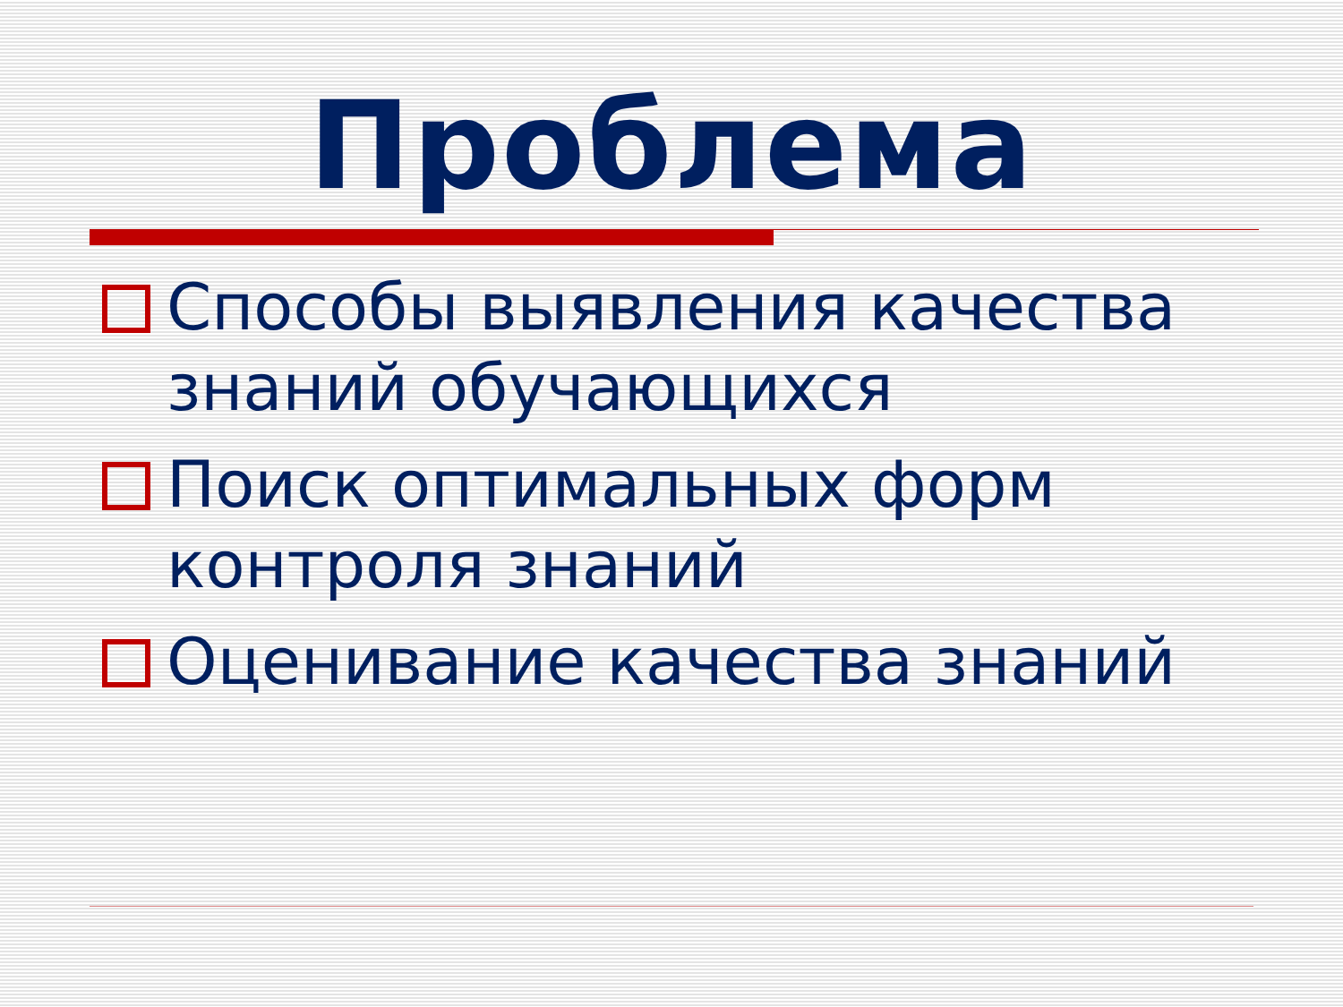Проблема
Способы выявления качества знаний обучающихся
Поиск оптимальных форм контроля знаний
Оценивание качества знаний